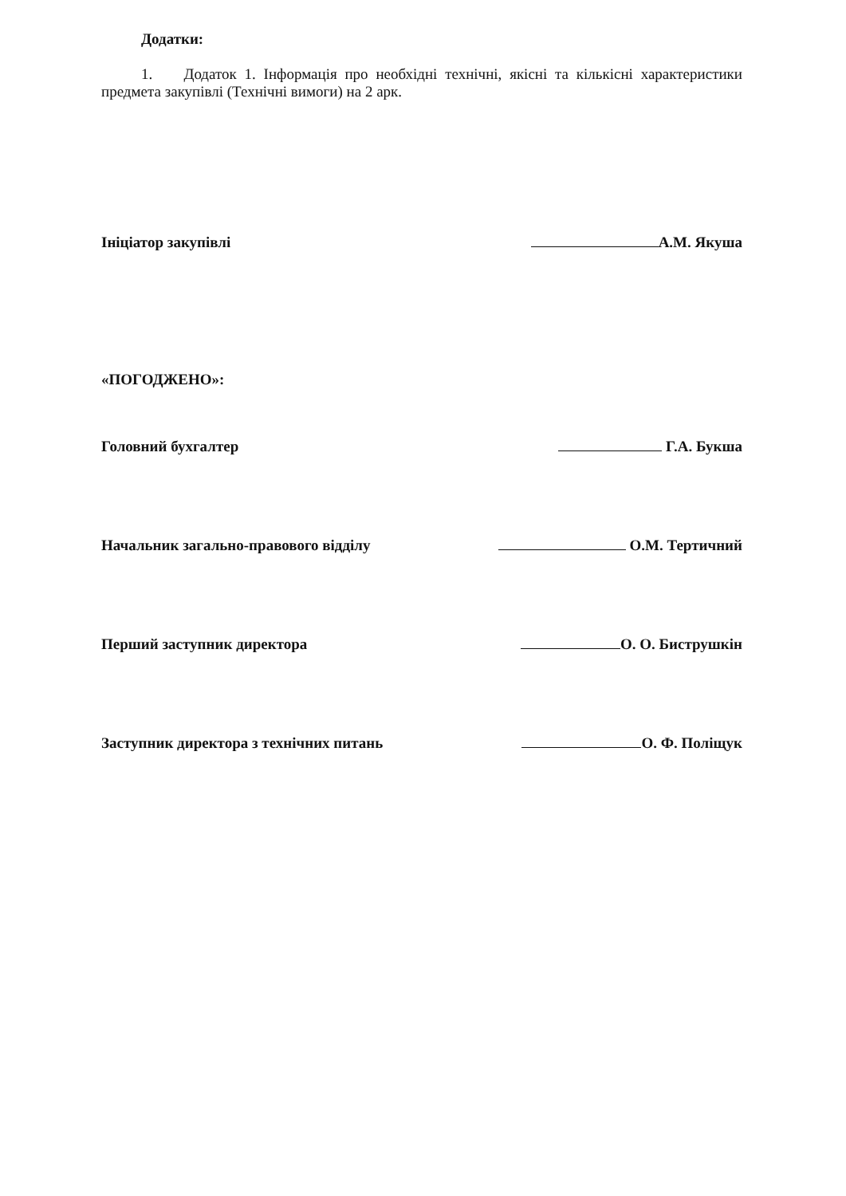Додатки:
1. Додаток 1. Інформація про необхідні технічні, якісні та кількісні характеристики предмета закупівлі (Технічні вимоги) на 2 арк.
Ініціатор закупівлі А.М. Якуша
«ПОГОДЖЕНО»:
Головний бухгалтер Г.А. Букша
Начальник загально-правового відділу О.М. Тертичний
Перший заступник директора О. О. Биструшкін
Заступник директора з технічних питань О. Ф. Поліщук